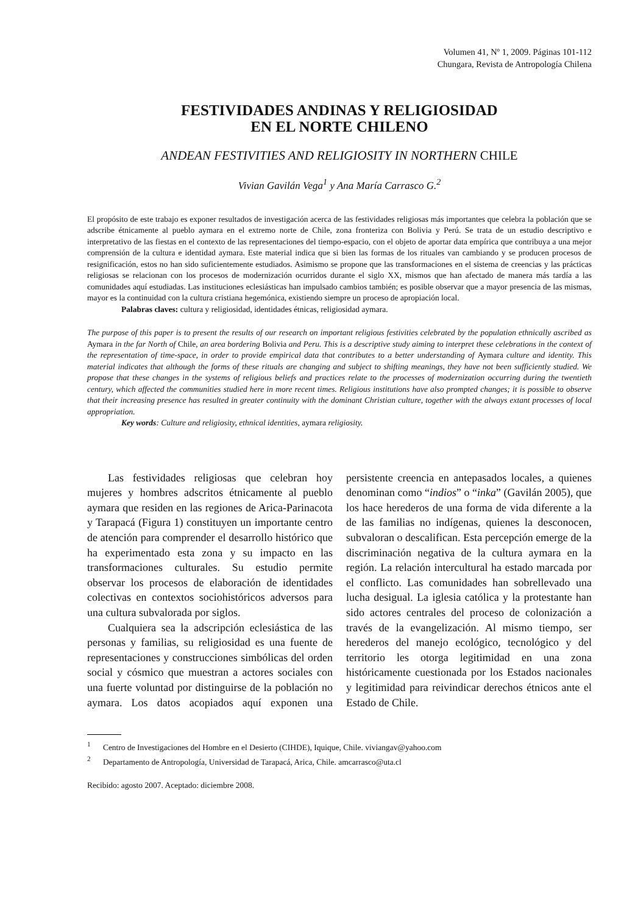Volumen 41, Nº 1, 2009. Páginas 101-112
Chungara, Revista de Antropología Chilena
FESTIVIDADES ANDINAS Y RELIGIOSIDAD
EN EL NORTE CHILENO
ANDEAN FESTIVITIES AND RELIGIOSITY IN NORTHERN CHILE
Vivian Gavilán Vega<sup>1</sup> y Ana María Carrasco G.<sup>2</sup>
El propósito de este trabajo es exponer resultados de investigación acerca de las festividades religiosas más importantes que celebra la población que se adscribe étnicamente al pueblo aymara en el extremo norte de Chile, zona fronteriza con Bolivia y Perú. Se trata de un estudio descriptivo e interpretativo de las fiestas en el contexto de las representaciones del tiempo-espacio, con el objeto de aportar data empírica que contribuya a una mejor comprensión de la cultura e identidad aymara. Este material indica que si bien las formas de los rituales van cambiando y se producen procesos de resignificación, estos no han sido suficientemente estudiados. Asimismo se propone que las transformaciones en el sistema de creencias y las prácticas religiosas se relacionan con los procesos de modernización ocurridos durante el siglo XX, mismos que han afectado de manera más tardía a las comunidades aquí estudiadas. Las instituciones eclesiásticas han impulsado cambios también; es posible observar que a mayor presencia de las mismas, mayor es la continuidad con la cultura cristiana hegemónica, existiendo siempre un proceso de apropiación local.
Palabras claves: cultura y religiosidad, identidades étnicas, religiosidad aymara.
The purpose of this paper is to present the results of our research on important religious festivities celebrated by the population ethnically ascribed as Aymara in the far North of Chile, an area bordering Bolivia and Peru. This is a descriptive study aiming to interpret these celebrations in the context of the representation of time-space, in order to provide empirical data that contributes to a better understanding of Aymara culture and identity. This material indicates that although the forms of these rituals are changing and subject to shifting meanings, they have not been sufficiently studied. We propose that these changes in the systems of religious beliefs and practices relate to the processes of modernization occurring during the twentieth century, which affected the communities studied here in more recent times. Religious institutions have also prompted changes; it is possible to observe that their increasing presence has resulted in greater continuity with the dominant Christian culture, together with the always extant processes of local appropriation.
Key words: Culture and religiosity, ethnical identities, aymara religiosity.
Las festividades religiosas que celebran hoy mujeres y hombres adscritos étnicamente al pueblo aymara que residen en las regiones de Arica-Parinacota y Tarapacá (Figura 1) constituyen un importante centro de atención para comprender el desarrollo histórico que ha experimentado esta zona y su impacto en las transformaciones culturales. Su estudio permite observar los procesos de elaboración de identidades colectivas en contextos sociohistóricos adversos para una cultura subvalorada por siglos.
Cualquiera sea la adscripción eclesiástica de las personas y familias, su religiosidad es una fuente de representaciones y construcciones simbólicas del orden social y cósmico que muestran a actores sociales con una fuerte voluntad por distinguirse de la población no aymara. Los datos acopiados aquí exponen una persistente creencia en antepasados locales, a quienes denominan como “indios” o “inka” (Gavilán 2005), que los hace herederos de una forma de vida diferente a la de las familias no indígenas, quienes la desconocen, subvaloran o descalifican. Esta percepción emerge de la discriminación negativa de la cultura aymara en la región. La relación intercultural ha estado marcada por el conflicto. Las comunidades han sobrellevado una lucha desigual. La iglesia católica y la protestante han sido actores centrales del proceso de colonización a través de la evangelización. Al mismo tiempo, ser herederos del manejo ecológico, tecnológico y del territorio les otorga legitimidad en una zona históricamente cuestionada por los Estados nacionales y legitimidad para reivindicar derechos étnicos ante el Estado de Chile.
<sup>1</sup> Centro de Investigaciones del Hombre en el Desierto (CIHDE), Iquique, Chile. viviangav@yahoo.com
<sup>2</sup> Departamento de Antropología, Universidad de Tarapacá, Arica, Chile. amcarrasco@uta.cl
Recibido: agosto 2007. Aceptado: diciembre 2008.